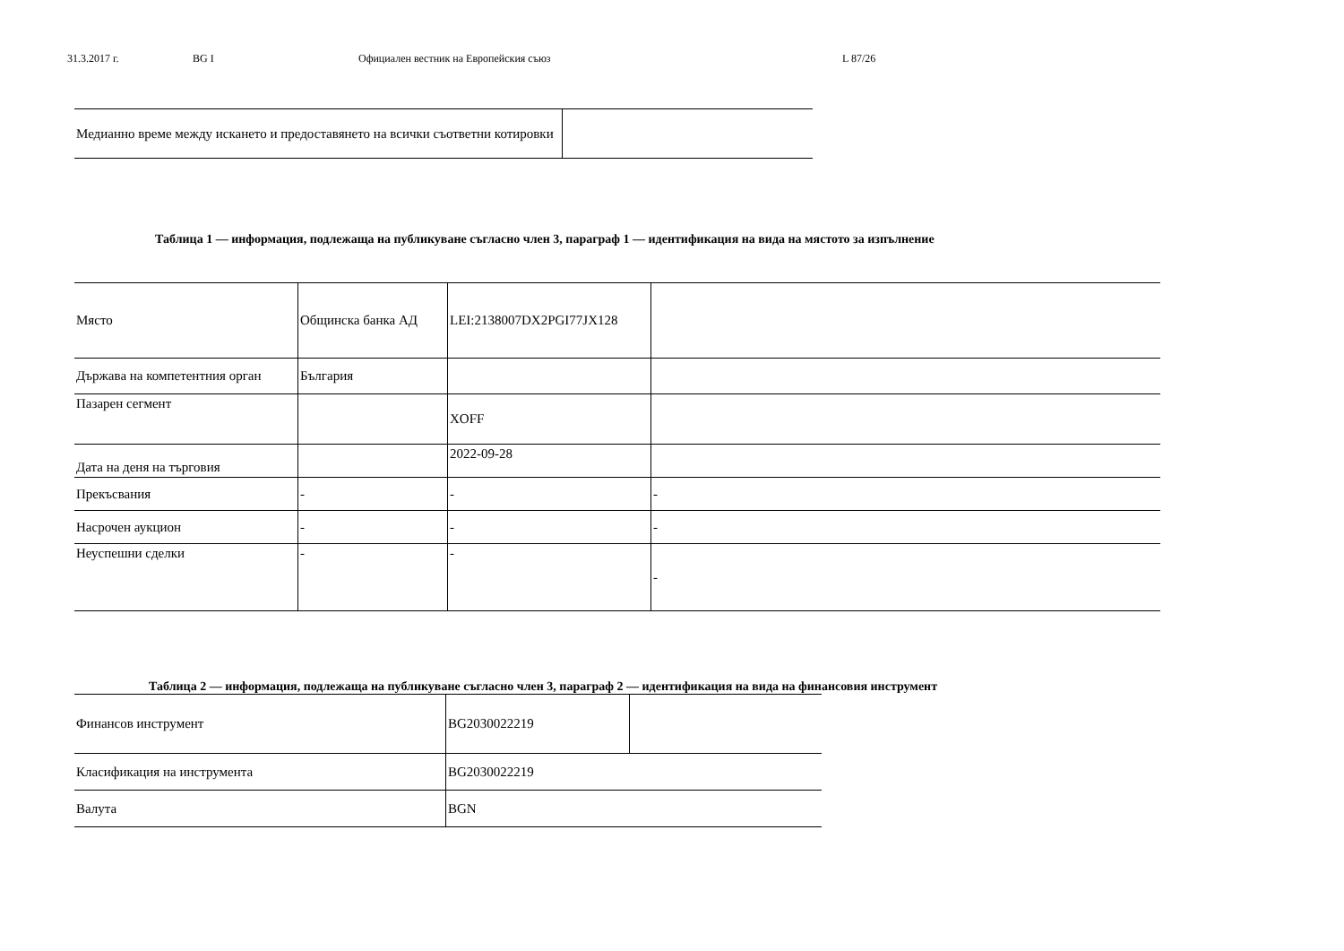31.3.2017 г. BG I Официален вестник на Европейския съюз L 87/26
| Медианно време между искането и предоставянето на всички съответни котировки | |
Таблица 1 — информация, подлежаща на публикуване съгласно член 3, параграф 1 — идентификация на вида на мястото за изпълнение
| Място | Общинска банка АД | LEI:2138007DX2PGI77JX128 | |
| Държава на компетентния орган | България | | |
| Пазарен сегмент | | XOFF | |
| Дата на деня на търговия | | 2022-09-28 | |
| Прекъсвания | - | - | - |
| Насрочен аукцион | - | - | - |
| Неуспешни сделки | - | - | - |
Таблица 2 — информация, подлежаща на публикуване съгласно член 3, параграф 2 — идентификация на вида на финансовия инструмент
| Финансов инструмент | BG2030022219 | |
| Класификация на инструмента | BG2030022219 | |
| Валута | BGN | |